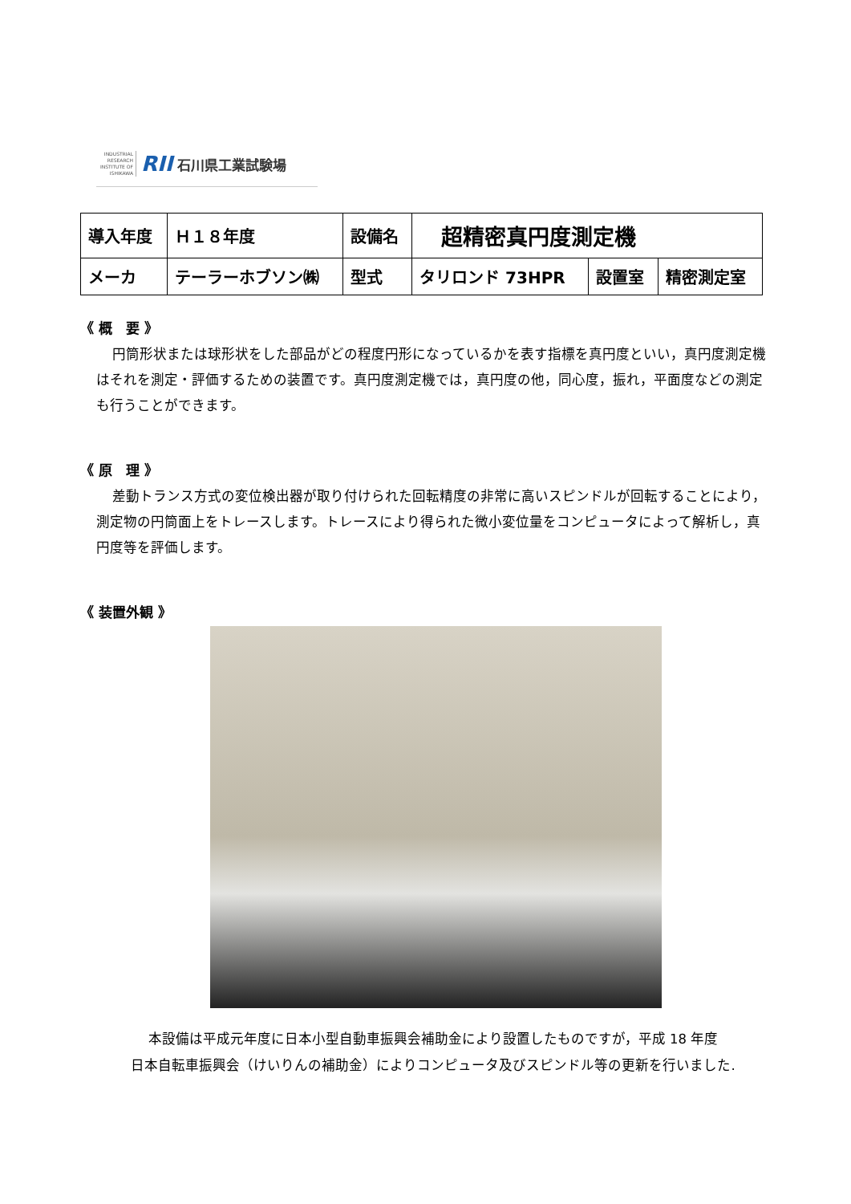INDUSTRIAL RESEARCH INSTITUTE OF ISHIKAWA
RII 石川県工業試験場
| 導入年度 | Ｈ１８年度 | 設備名 | 超精密真円度測定機 | | |
| メーカ | テーラーホブソン㈱ | 型式 | タリロンド 73HPR | 設置室 | 精密測定室 |
《 概　要 》
円筒形状または球形状をした部品がどの程度円形になっているかを表す指標を真円度といい，真円度測定機はそれを測定・評価するための装置です。真円度測定機では，真円度の他，同心度，振れ，平面度などの測定も行うことができます。
《 原　理 》
差動トランス方式の変位検出器が取り付けられた回転精度の非常に高いスピンドルが回転することにより，測定物の円筒面上をトレースします。トレースにより得られた微小変位量をコンピュータによって解析し，真円度等を評価します。
《 装置外観 》
本設備は平成元年度に日本小型自動車振興会補助金により設置したものですが，平成 18 年度
日本自転車振興会（けいりんの補助金）によりコンピュータ及びスピンドル等の更新を行いました.